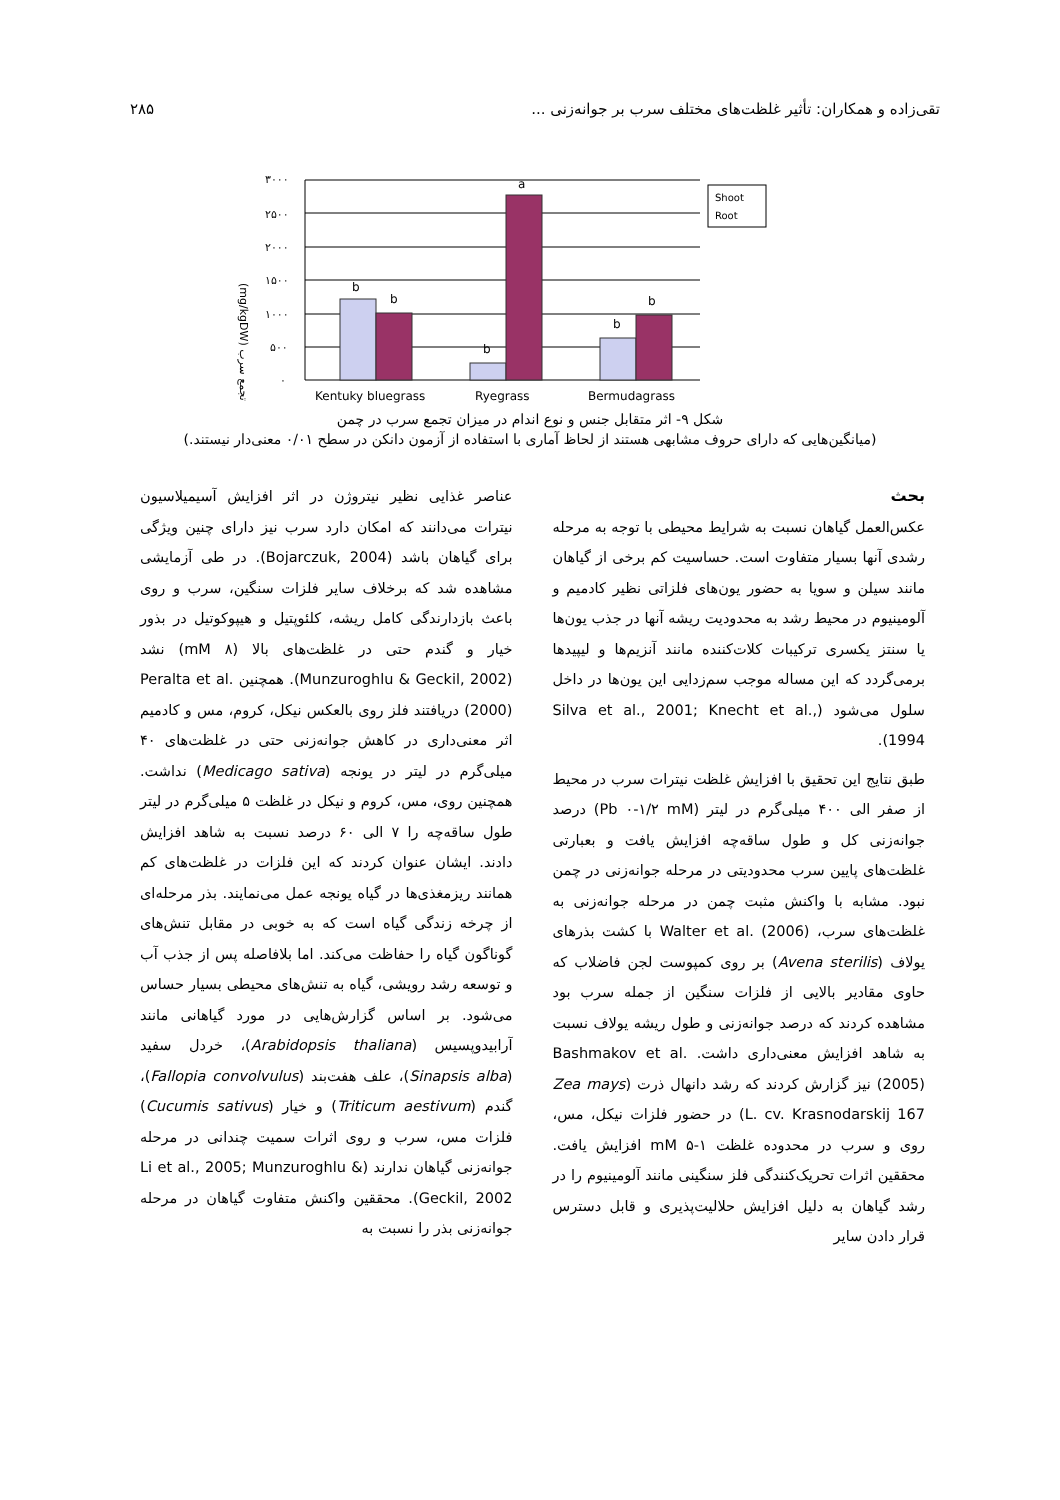تقی‌زاده و همکاران: تأثیر غلظت‌های مختلف سرب بر جوانه‌زنی ... ۲۸۵
(mg/kgDW) تجمع سرب
۳۰۰۰
۲۵۰۰
۲۰۰۰
۱۵۰۰
۱۰۰۰
۵۰۰
۰
b
b
b
a
b
b
Shoot
Root
Kentuky bluegrass
Ryegrass
Bermudagrass
شکل ۹- اثر متقابل جنس و نوع اندام در میزان تجمع سرب در چمن
(میانگین‌هایی که دارای حروف مشابهی هستند از لحاظ آماری با استفاده از آزمون دانکن در سطح ۰/۰۱ معنی‌دار نیستند.)
بحث
عکس‌العمل گیاهان نسبت به شرایط محیطی با توجه به مرحله رشدی آنها بسیار متفاوت است. حساسیت کم برخی از گیاهان مانند سیلن و سویا به حضور یون‌های فلزاتی نظیر کادمیم و آلومینیوم در محیط رشد به محدودیت ریشه آنها در جذب یون‌ها یا سنتز یکسری ترکیبات کلات‌کننده مانند آنزیم‌ها و لیپیدها برمی‌گردد که این مساله موجب سم‌زدایی این یون‌ها در داخل سلول می‌شود (Silva et al., 2001; Knecht et al., 1994).
طبق نتایج این تحقیق با افزایش غلظت نیترات سرب در محیط از صفر الی ۴۰۰ میلی‌گرم در لیتر (Pb ۰-۱/۲ mM) درصد جوانه‌زنی کل و طول ساقه‌چه افزایش یافت و بعبارتی غلظت‌های پایین سرب محدودیتی در مرحله جوانه‌زنی در چمن نبود. مشابه با واکنش مثبت چمن در مرحله جوانه‌زنی به غلظت‌های سرب، Walter et al. (2006) با کشت بذرهای یولاف (Avena sterilis) بر روی کمپوست لجن فاضلاب که حاوی مقادیر بالایی از فلزات سنگین از جمله سرب بود مشاهده کردند که درصد جوانه‌زنی و طول ریشه یولاف نسبت به شاهد افزایش معنی‌داری داشت. Bashmakov et al. (2005) نیز گزارش کردند که رشد دانهال ذرت (Zea mays L. cv. Krasnodarskij 167) در حضور فلزات نیکل، مس، روی و سرب در محدوده غلظت ۱-۵ mM افزایش یافت. محققین اثرات تحریک‌کنندگی فلز سنگینی مانند آلومینیوم را در رشد گیاهان به دلیل افزایش حلالیت‌پذیری و قابل دسترس قرار دادن سایر
عناصر غذایی نظیر نیتروژن در اثر افزایش آسیمیلاسیون نیترات می‌دانند که امکان دارد سرب نیز دارای چنین ویژگی برای گیاهان باشد (Bojarczuk, 2004). در طی آزمایشی مشاهده شد که برخلاف سایر فلزات سنگین، سرب و روی باعث بازدارندگی کامل ریشه، کلئوپتیل و هیپوکوتیل در بذور خیار و گندم حتی در غلظت‌های بالا (۸ mM) نشد (Munzuroghlu & Geckil, 2002). همچنین Peralta et al. (2000) دریافتند فلز روی بالعکس نیکل، کروم، مس و کادمیم اثر معنی‌داری در کاهش جوانه‌زنی حتی در غلظت‌های ۴۰ میلی‌گرم در لیتر در یونجه (Medicago sativa) نداشت. همچنین روی، مس، کروم و نیکل در غلظت ۵ میلی‌گرم در لیتر طول ساقه‌چه را ۷ الی ۶۰ درصد نسبت به شاهد افزایش دادند. ایشان عنوان کردند که این فلزات در غلظت‌های کم همانند ریزمغذی‌ها در گیاه یونجه عمل می‌نمایند. بذر مرحله‌ای از چرخه زندگی گیاه است که به خوبی در مقابل تنش‌های گوناگون گیاه را حفاظت می‌کند. اما بلافاصله پس از جذب آب و توسعه رشد رویشی، گیاه به تنش‌های محیطی بسیار حساس می‌شود. بر اساس گزارش‌هایی در مورد گیاهانی مانند آرابیدوپسیس (Arabidopsis thaliana)، خردل سفید (Sinapsis alba)، علف هفت‌بند (Fallopia convolvulus)، گندم (Triticum aestivum) و خیار (Cucumis sativus) فلزات مس، سرب و روی اثرات سمیت چندانی در مرحله جوانه‌زنی گیاهان ندارند (Li et al., 2005; Munzuroghlu & Geckil, 2002). محققین واکنش متفاوت گیاهان در مرحله جوانه‌زنی بذر را نسبت به